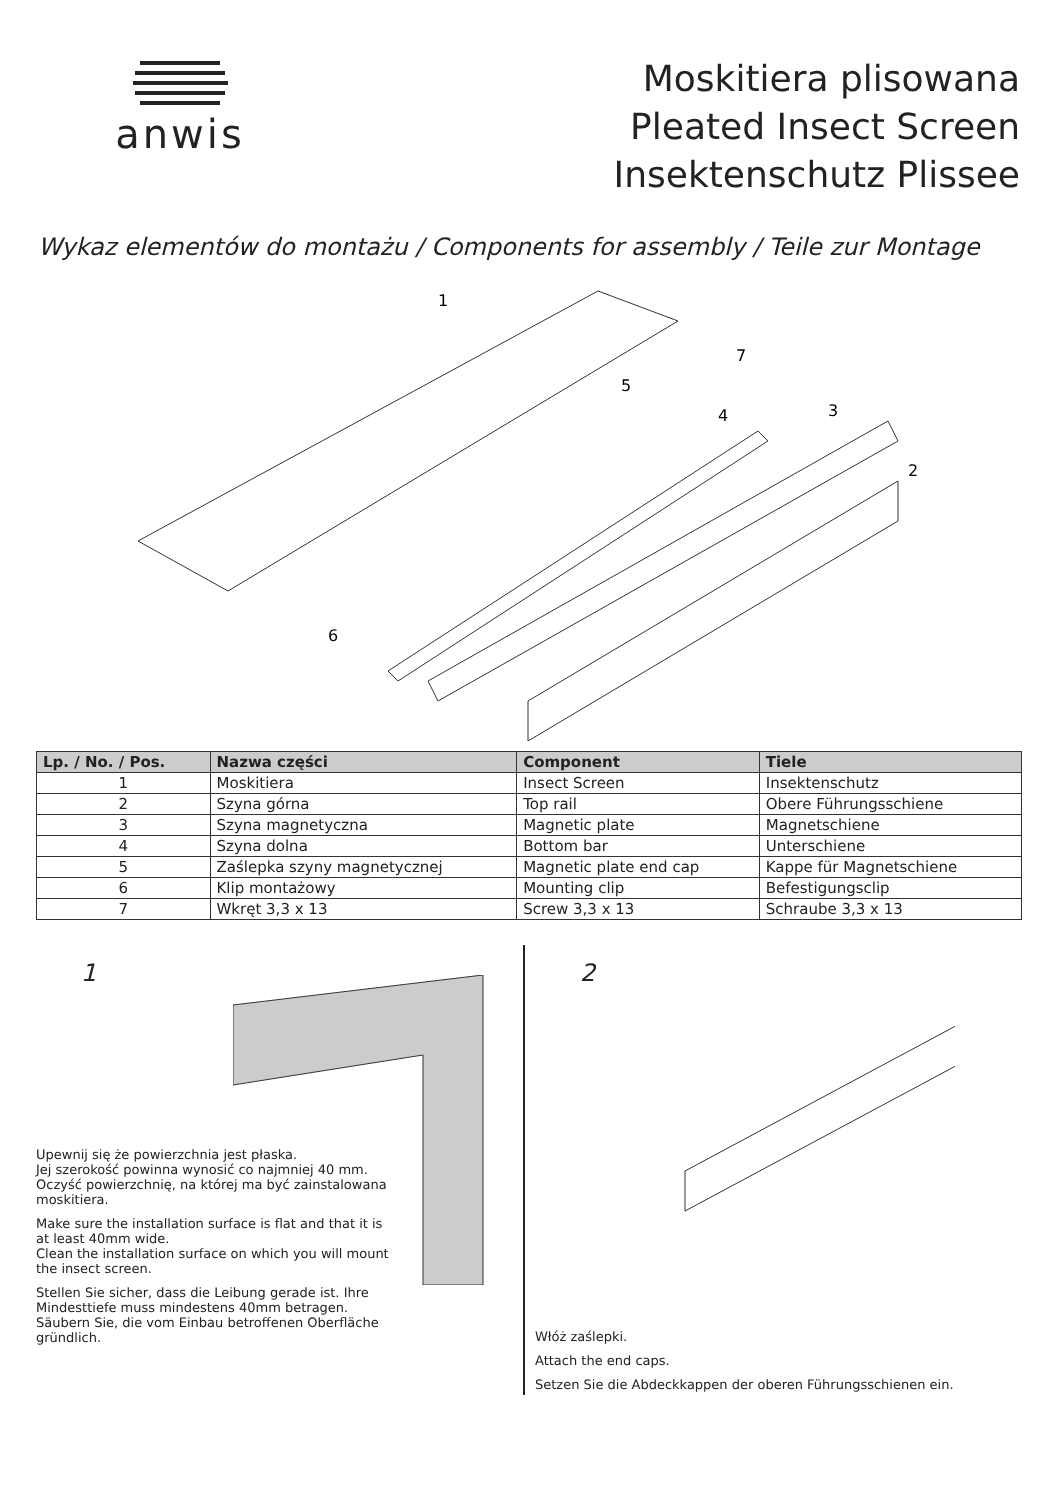anwis
Moskitiera plisowana
Pleated Insect Screen
Insektenschutz Plissee
Wykaz elementów do montażu / Components for assembly / Teile zur Montage
1
2
3
4
5
6
7
| Lp. / No. / Pos. | Nazwa części | Component | Tiele |
| --- | --- | --- | --- |
| 1 | Moskitiera | Insect Screen | Insektenschutz |
| 2 | Szyna górna | Top rail | Obere Führungsschiene |
| 3 | Szyna magnetyczna | Magnetic plate | Magnetschiene |
| 4 | Szyna dolna | Bottom bar | Unterschiene |
| 5 | Zaślepka szyny magnetycznej | Magnetic plate end cap | Kappe für Magnetschiene |
| 6 | Klip montażowy | Mounting clip | Befestigungsclip |
| 7 | Wkręt 3,3 x 13 | Screw 3,3 x 13 | Schraube 3,3 x 13 |
1
Upewnij się że powierzchnia jest płaska.
Jej szerokość powinna wynosić co najmniej 40 mm.
Oczyść powierzchnię, na której ma być zainstalowana moskitiera.
Make sure the installation surface is flat and that it is at least 40mm wide.
Clean the installation surface on which you will mount the insect screen.
Stellen Sie sicher, dass die Leibung gerade ist. Ihre Mindesttiefe muss mindestens 40mm betragen. Säubern Sie, die vom Einbau betroffenen Oberfläche gründlich.
2
Włóż zaślepki.
Attach the end caps.
Setzen Sie die Abdeckkappen der oberen Führungsschienen ein.